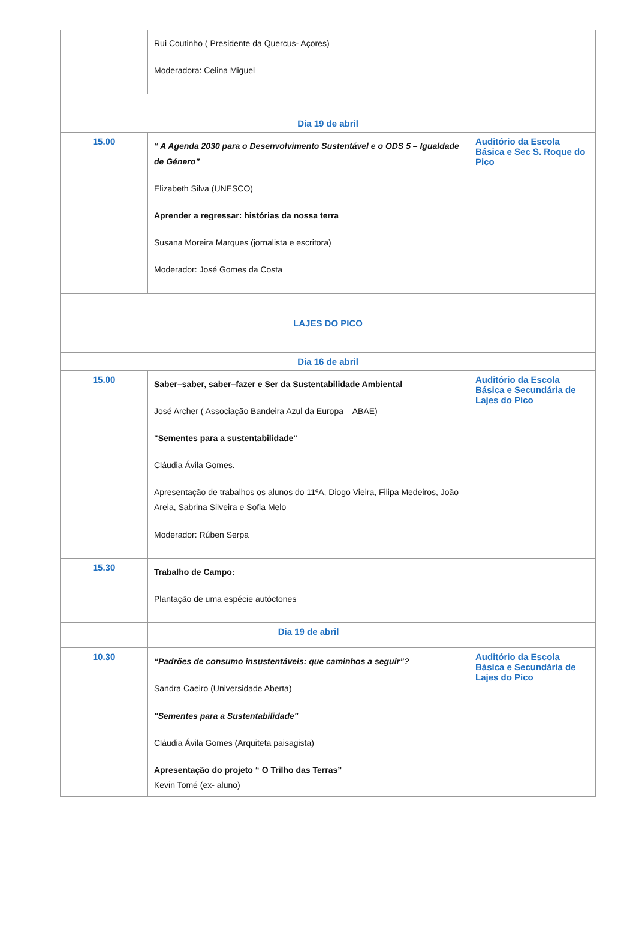| | Rui Coutinho ( Presidente da Quercus- Açores) Moderadora: Celina Miguel | |
| Dia 19 de abril | | |
| 15.00 | “ A Agenda 2030 para o Desenvolvimento Sustentável e o ODS 5 – Igualdade de Género” Elizabeth Silva (UNESCO) Aprender a regressar: histórias da nossa terra Susana Moreira Marques (jornalista e escritora) Moderador: José Gomes da Costa | Auditório da Escola Básica e Sec S. Roque do Pico |
| LAJES DO PICO | | |
| Dia 16 de abril | | |
| 15.00 | Saber–saber, saber–fazer e Ser da Sustentabilidade Ambiental José Archer ( Associação Bandeira Azul da Europa – ABAE) "Sementes para a sustentabilidade" Cláudia Ávila Gomes. Apresentação de trabalhos os alunos do 11ºA, Diogo Vieira, Filipa Medeiros, João Areia, Sabrina Silveira e Sofia Melo Moderador: Rúben Serpa | Auditório da Escola Básica e Secundária de Lajes do Pico |
| 15.30 | Trabalho de Campo: Plantação de uma espécie autóctones | |
| | Dia 19 de abril | |
| 10.30 | “Padrões de consumo insustentáveis: que caminhos a seguir”? Sandra Caeiro (Universidade Aberta) "Sementes para a Sustentabilidade" Cláudia Ávila Gomes (Arquiteta paisagista) Apresentação do projeto “ O Trilho das Terras” Kevin Tomé (ex- aluno) | Auditório da Escola Básica e Secundária de Lajes do Pico |